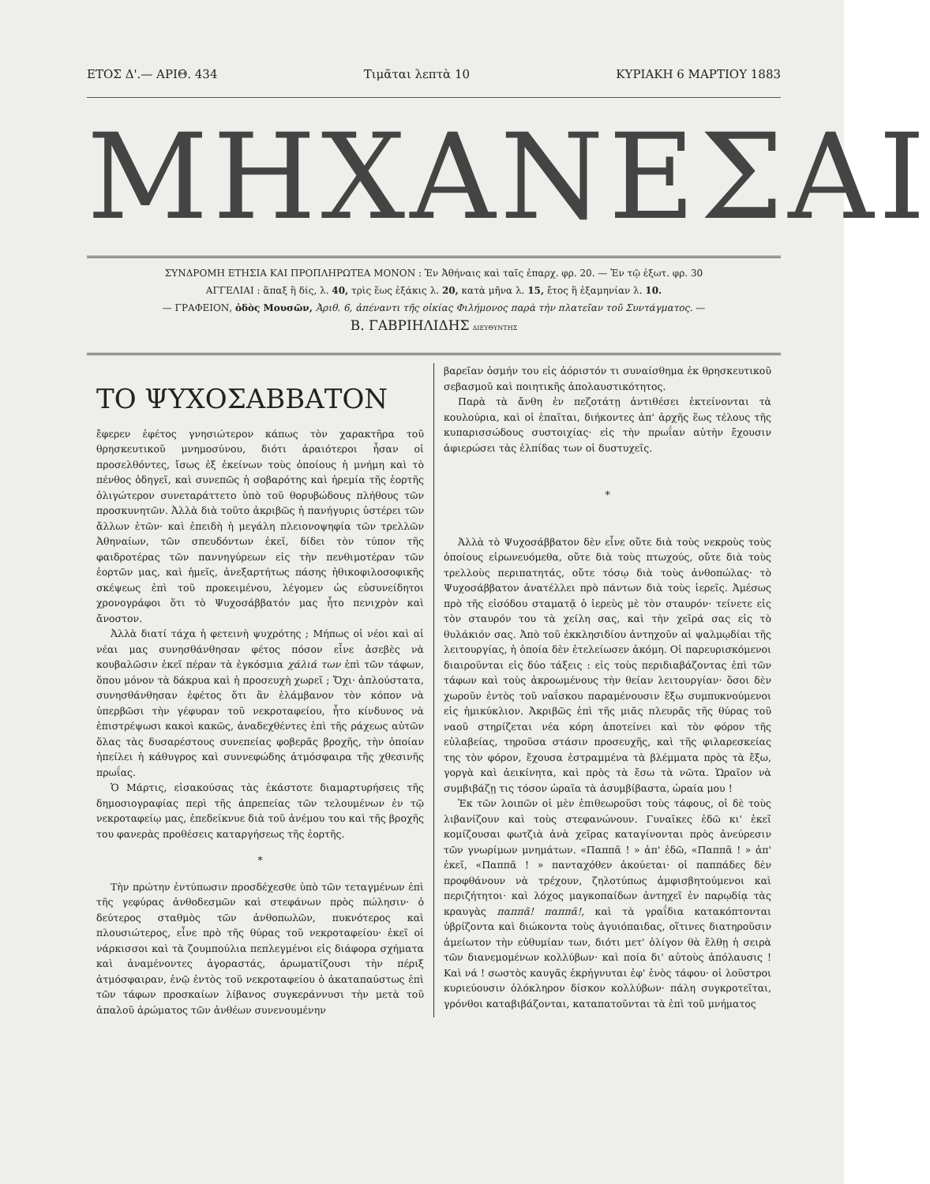ΕΤΟΣ Δ'.— ΑΡΙΘ. 434 Τιμᾶται λεπτὰ 10 ΚΥΡΙΑΚΗ 6 ΜΑΡΤΙΟΥ 1883
ΜΗΧΑΝΕΣΑΙ
ΣΥΝΔΡΟΜΗ ΕΤΗΣΙΑ ΚΑΙ ΠΡΟΠΛΗΡΩΤΕΑ ΜΟΝΟΝ : Ἐν Ἀθήναις καὶ ταῖς ἐπαρχ. φρ. 20. — Ἐν τῷ ἐξωτ. φρ. 30
ΑΓΓΕΛΙΑΙ : ἅπαξ ἢ δίς, λ. 40, τρὶς ἕως ἑξάκις λ. 20, κατὰ μῆνα λ. 15, ἔτος ἢ ἑξαμηνίαν λ. 10.
— ΓΡΑΦΕΙΟΝ, ὁδὸς Μουσῶν, Ἀριθ. 6, ἀπέναντι τῆς οἰκίας Φιλήμονος παρὰ τὴν πλατεῖαν τοῦ Συντάγματος. —
Β. ΓΑΒΡΙΗΛΙΔΗΣ ΔΙΕΥΘΥΝΤΗΣ
ΤΟ ΨΥΧΟΣΑΒΒΑΤΟΝ
ἔφερεν ἐφέτος γνησιώτερον κάπως τὸν χαρακτῆρα τοῦ θρησκευτικοῦ μνημοσύνου, διότι ἀραιότεροι ἦσαν οἱ προσελθόντες, ἴσως ἐξ ἐκείνων τοὺς ὁποίους ἡ μνήμη καὶ τὸ πένθος ὁδηγεῖ, καὶ συνεπῶς ἡ σοβαρότης καὶ ἠρεμία τῆς ἑορτῆς ὀλιγώτερον συνεταράττετο ὑπὸ τοῦ θορυβώδους πλήθους τῶν προσκυνητῶν. Ἀλλὰ διὰ τοῦτο ἀκριβῶς ἡ πανήγυρις ὑστέρει τῶν ἄλλων ἐτῶν· καὶ ἐπειδὴ ἡ μεγάλη πλειονοψηφία τῶν τρελλῶν Ἀθηναίων, τῶν σπευδόντων ἐκεῖ, δίδει τὸν τύπον τῆς φαιδροτέρας τῶν παννηγύρεων εἰς τὴν πενθιμοτέραν τῶν ἑορτῶν μας, καὶ ἡμεῖς, ἀνεξαρτήτως πάσης ἠθικοφιλοσοφικῆς σκέψεως ἐπὶ τοῦ προκειμένου, λέγομεν ὡς εὐσυνείδητοι χρονογράφοι ὅτι τὸ Ψυχοσάββατόν μας ἦτο πενιχρὸν καὶ ἄνοστον.
Ἀλλὰ διατί τάχα ἡ φετεινὴ ψυχρότης ; Μήπως οἱ νέοι καὶ αἱ νέαι μας συνησθάνθησαν φέτος πόσον εἶνε ἀσεβὲς νὰ κουβαλῶσιν ἐκεῖ πέραν τὰ ἐγκόσμια χάλιά των ἐπὶ τῶν τάφων, ὅπου μόνον τὰ δάκρυα καὶ ἡ προσευχὴ χωρεῖ ; Ὄχι· ἁπλούστατα, συνησθάνθησαν ἐφέτος ὅτι ἂν ἐλάμβανον τὸν κόπον νὰ ὑπερβῶσι τὴν γέφυραν τοῦ νεκροταφείου, ἦτο κίνδυνος νὰ ἐπιστρέψωσι κακοὶ κακῶς, ἀναδεχθέντες ἐπὶ τῆς ράχεως αὐτῶν ὅλας τὰς δυσαρέστους συνεπείας φοβερᾶς βροχῆς, τὴν ὁποίαν ἠπείλει ἡ κάθυγρος καὶ συννεφώδης ἀτμόσφαιρα τῆς χθεσινῆς πρωΐας.
Ὁ Μάρτις, εἰσακούσας τὰς ἑκάστοτε διαμαρτυρήσεις τῆς δημοσιογραφίας περὶ τῆς ἀπρεπείας τῶν τελουμένων ἐν τῷ νεκροταφείῳ μας, ἐπεδείκνυε διὰ τοῦ ἀνέμου του καὶ τῆς βροχῆς του φανερὰς προθέσεις καταργήσεως τῆς ἑορτῆς.
*
Τὴν πρώτην ἐντύπωσιν προσδέχεσθε ὑπὸ τῶν τεταγμένων ἐπὶ τῆς γεφύρας ἀνθοδεσμῶν καὶ στεφάνων πρὸς πώλησιν· ὁ δεύτερος σταθμὸς τῶν ἀνθοπωλῶν, πυκνότερος καὶ πλουσιώτερος, εἶνε πρὸ τῆς θύρας τοῦ νεκροταφείου· ἐκεῖ οἱ νάρκισσοι καὶ τὰ ζουμπούλια πεπλεγμένοι εἰς διάφορα σχήματα καὶ ἀναμένοντες ἀγοραστάς, ἀρωματίζουσι τὴν πέριξ ἀτμόσφαιραν, ἐνῷ ἐντὸς τοῦ νεκροταφείου ὁ ἀκαταπαύστως ἐπὶ τῶν τάφων προσκαίων λίβανος συγκεράννυσι τὴν μετὰ τοῦ ἁπαλοῦ ἀρώματος τῶν ἀνθέων συνενουμένην
βαρεῖαν ὀσμήν του εἰς ἀόριστόν τι συναίσθημα ἐκ θρησκευτικοῦ σεβασμοῦ καὶ ποιητικῆς ἀπολαυστικότητος.
Παρὰ τὰ ἄνθη ἐν πεζοτάτῃ ἀντιθέσει ἐκτείνονται τὰ κουλούρια, καὶ οἱ ἐπαῖται, διήκοντες ἀπ' ἀρχῆς ἕως τέλους τῆς κυπαρισσώδους συστοιχίας· εἰς τὴν πρωΐαν αὐτὴν ἔχουσιν ἀφιερώσει τὰς ἐλπίδας των οἱ δυστυχεῖς.
*
Ἀλλὰ τὸ Ψυχοσάββατον δὲν εἶνε οὔτε διὰ τοὺς νεκροὺς τοὺς ὁποίους εἰρωνευόμεθα, οὔτε διὰ τοὺς πτωχούς, οὔτε διὰ τοὺς τρελλοὺς περιπατητάς, οὔτε τόσῳ διὰ τοὺς ἀνθοπώλας· τὸ Ψυχοσάββατον ἀνατέλλει πρὸ πάντων διὰ τοὺς ἱερεῖς. Ἀμέσως πρὸ τῆς εἰσόδου σταματᾷ ὁ ἱερεὺς μὲ τὸν σταυρόν· τείνετε εἰς τὸν σταυρόν του τὰ χείλη σας, καὶ τὴν χεῖρά σας εἰς τὸ θυλάκιόν σας. Ἀπὸ τοῦ ἐκκλησιδίου ἀντηχοῦν αἱ ψαλμῳδίαι τῆς λειτουργίας, ἡ ὁποία δὲν ἐτελείωσεν ἀκόμη. Οἱ παρευρισκόμενοι διαιροῦνται εἰς δύο τάξεις : εἰς τοὺς περιδιαβάζοντας ἐπὶ τῶν τάφων καὶ τοὺς ἀκροωμένους τὴν θείαν λειτουργίαν· ὅσοι δὲν χωροῦν ἐντὸς τοῦ ναΐσκου παραμένουσιν ἔξω συμπυκνούμενοι εἰς ἡμικύκλιον. Ἀκριβῶς ἐπὶ τῆς μιᾶς πλευρᾶς τῆς θύρας τοῦ ναοῦ στηρίζεται νέα κόρη ἀποτείνει καὶ τὸν φόρον τῆς εὐλαβείας, τηροῦσα στάσιν προσευχῆς, καὶ τῆς φιλαρεσκείας της τὸν φόρον, ἔχουσα ἐστραμμένα τὰ βλέμματα πρὸς τὰ ἔξω, γοργὰ καὶ ἀεικίνητα, καὶ πρὸς τὰ ἔσω τὰ νῶτα. Ὡραῖον νὰ συμβιβάζῃ τις τόσον ὡραῖα τὰ ἀσυμβίβαστα, ὡραία μου !
Ἐκ τῶν λοιπῶν οἱ μὲν ἐπιθεωροῦσι τοὺς τάφους, οἱ δὲ τοὺς λιβανίζουν καὶ τοὺς στεφανώνουν. Γυναῖκες ἐδῶ κι' ἐκεῖ κομίζουσαι φωτζιὰ ἀνὰ χεῖρας καταγίνονται πρὸς ἀνεύρεσιν τῶν γνωρίμων μνημάτων. «Παππᾶ ! » ἀπ' ἐδῶ, «Παππᾶ ! » ἀπ' ἐκεῖ, «Παππᾶ ! » πανταχόθεν ἀκούεται· οἱ παππάδες δὲν προφθάνουν νὰ τρέχουν, ζηλοτύπως ἀμφισβητούμενοι καὶ περιζήτητοι· καὶ λόχος μαγκοπαίδων ἀντηχεῖ ἐν παρῳδίᾳ τὰς κραυγὰς παππᾶ! παππᾶ!, καὶ τὰ γραΐδια κατακόπτονται ὑβρίζοντα καὶ διώκοντα τοὺς ἀγυιόπαιδας, οἵτινες διατηροῦσιν ἀμείωτον τὴν εὐθυμίαν των, διότι μετ' ὀλίγον θὰ ἔλθῃ ἡ σειρὰ τῶν διανεμομένων κολλύβων· καὶ ποία δι' αὐτοὺς ἀπόλαυσις ! Καὶ νά ! σωστὸς καυγᾶς ἐκρήγνυται ἐφ' ἑνὸς τάφου· οἱ λοῦστροι κυριεύουσιν ὁλόκληρον δίσκον κολλύβων· πάλη συγκροτεῖται, γρόνθοι καταβιβάζονται, καταπατοῦνται τὰ ἐπὶ τοῦ μνήματος